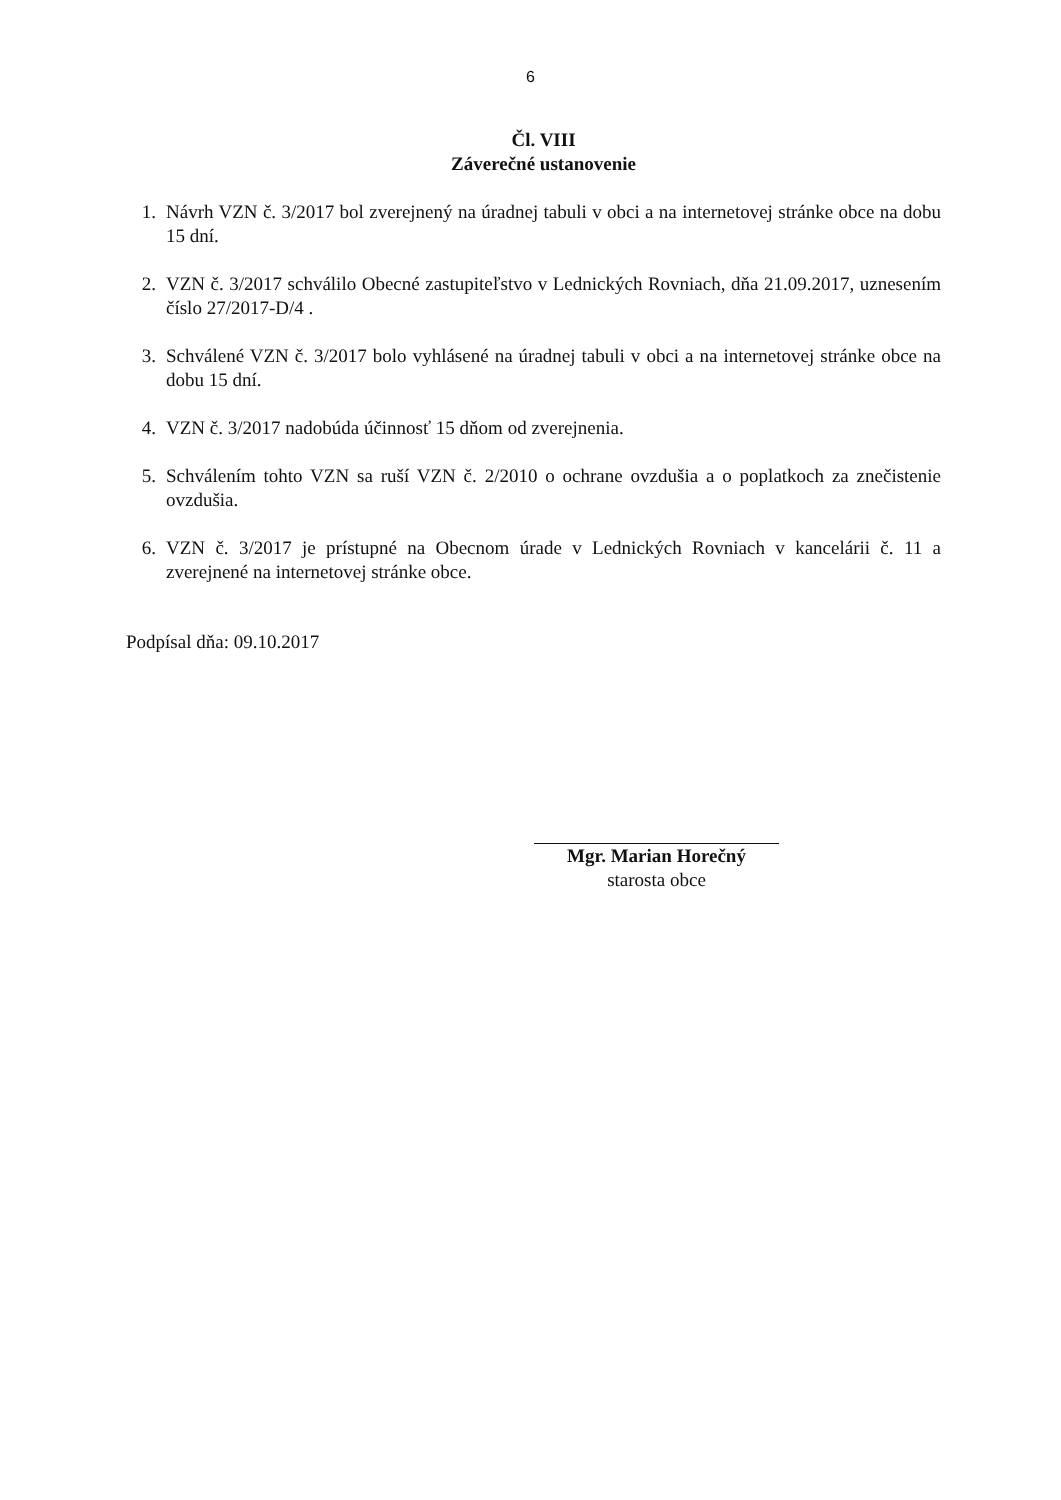6
Čl. VIII
Záverečné ustanovenie
1. Návrh VZN č. 3/2017 bol zverejnený na úradnej tabuli v obci a na internetovej stránke obce na dobu 15 dní.
2. VZN č. 3/2017 schválilo Obecné zastupiteľstvo v Lednických Rovniach, dňa 21.09.2017, uznesením číslo 27/2017-D/4 .
3. Schválené VZN č. 3/2017 bolo vyhlásené na úradnej tabuli v obci a na internetovej stránke obce na dobu 15 dní.
4. VZN č. 3/2017 nadobúda účinnosť 15 dňom od zverejnenia.
5. Schválením tohto VZN sa ruší VZN č. 2/2010 o ochrane ovzdušia a o poplatkoch za znečistenie ovzdušia.
6. VZN č. 3/2017 je prístupné na Obecnom úrade v Lednických Rovniach v kancelárii č. 11 a zverejnené na internetovej stránke obce.
Podpísal dňa: 09.10.2017
Mgr. Marian Horečný
starosta obce